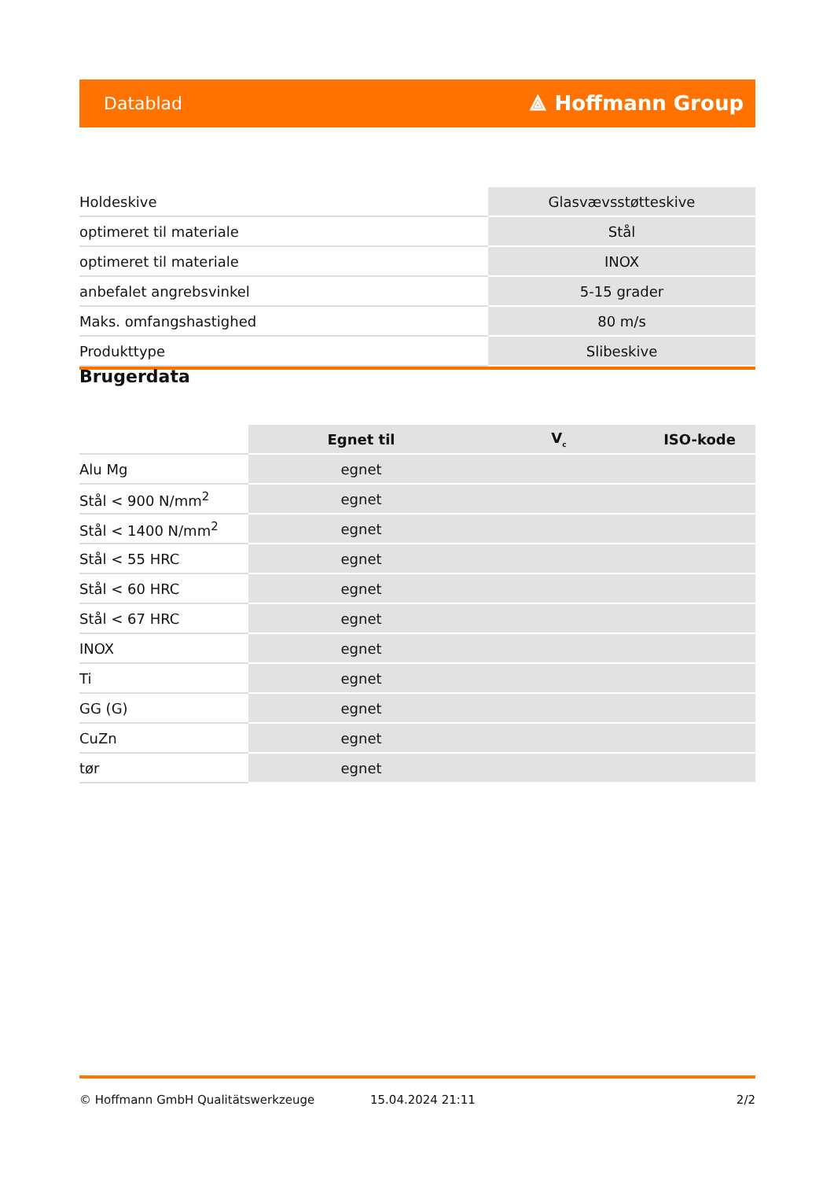Datablad ⟁ Hoffmann Group
| Holdeskive | Glasvævsstøtteskive |
| optimeret til materiale | Stål |
| optimeret til materiale | INOX |
| anbefalet angrebsvinkel | 5-15 grader |
| Maks. omfangshastighed | 80 m/s |
| Produkttype | Slibeskive |
Brugerdata
| | Egnet til | V<sub>c</sub> | ISO-kode |
| --- | --- | --- | --- |
| Alu Mg | egnet | | |
| Stål < 900 N/mm<sup>2</sup> | egnet | | |
| Stål < 1400 N/mm<sup>2</sup> | egnet | | |
| Stål < 55 HRC | egnet | | |
| Stål < 60 HRC | egnet | | |
| Stål < 67 HRC | egnet | | |
| INOX | egnet | | |
| Ti | egnet | | |
| GG (G) | egnet | | |
| CuZn | egnet | | |
| tør | egnet | | |
© Hoffmann GmbH Qualitätswerkzeuge 15.04.2024 21:11 2/2